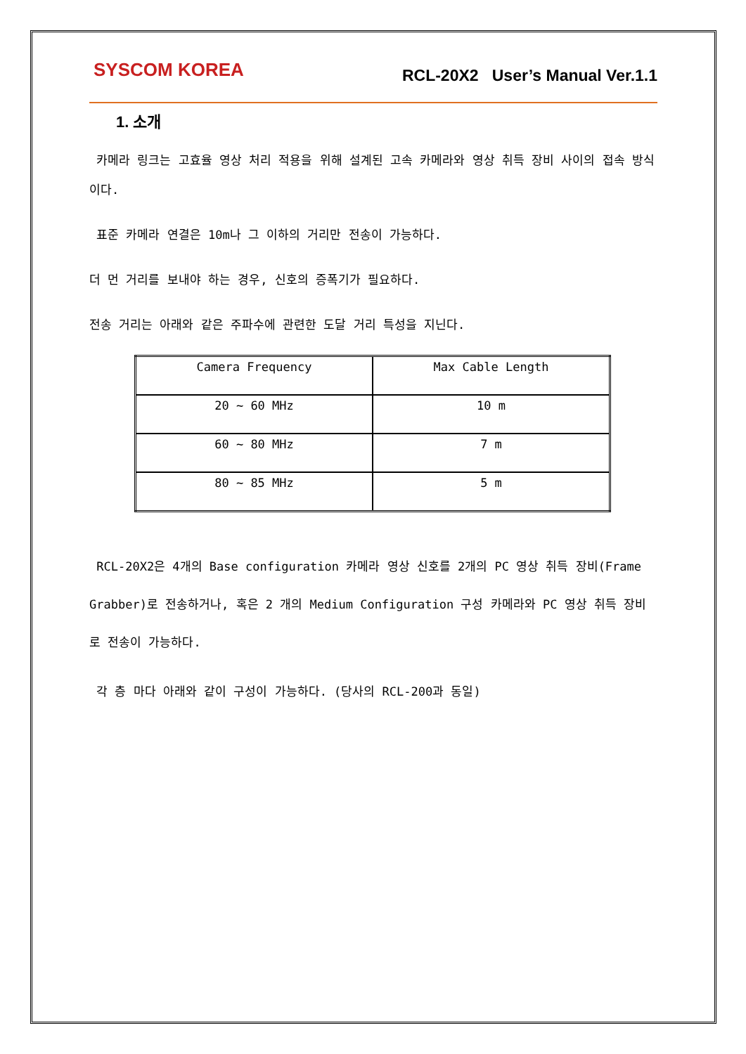SYSCOM KOREA RCL-20X2 User’s Manual Ver.1.1
1. 소개
카메라 링크는 고효율 영상 처리 적용을 위해 설계된 고속 카메라와 영상 취득 장비 사이의 접속 방식이다.
표준 카메라 연결은 10m나 그 이하의 거리만 전송이 가능하다.
더 먼 거리를 보내야 하는 경우, 신호의 증폭기가 필요하다.
전송 거리는 아래와 같은 주파수에 관련한 도달 거리 특성을 지닌다.
| Camera Frequency | Max Cable Length |
| 20 ~ 60 MHz | 10 m |
| 60 ~ 80 MHz | 7 m |
| 80 ~ 85 MHz | 5 m |
RCL-20X2은 4개의 Base configuration 카메라 영상 신호를 2개의 PC 영상 취득 장비(Frame Grabber)로 전송하거나, 혹은 2 개의 Medium Configuration 구성 카메라와 PC 영상 취득 장비로 전송이 가능하다.
각 층 마다 아래와 같이 구성이 가능하다. (당사의 RCL-200과 동일)